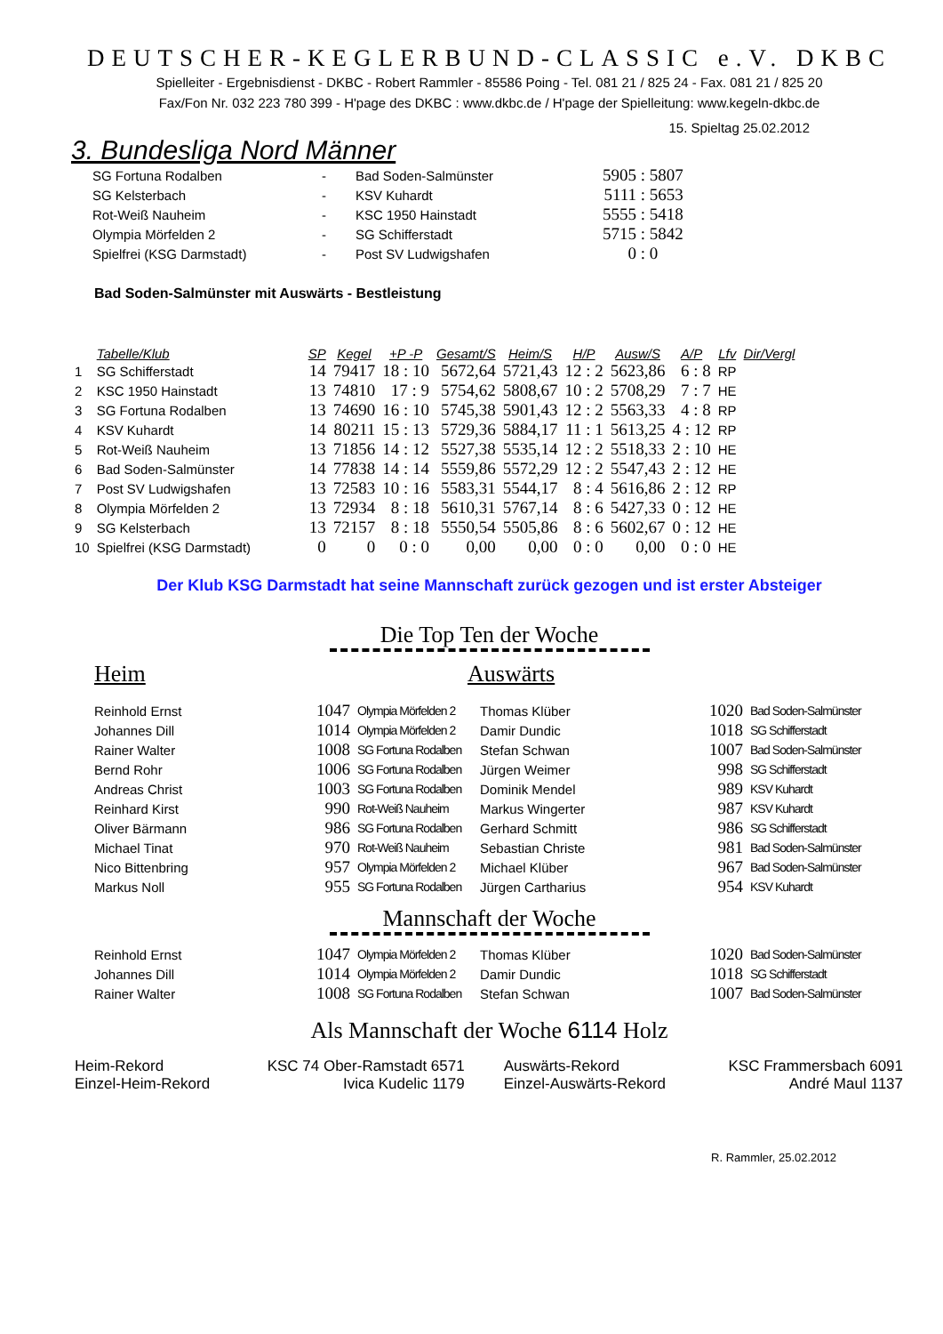DEUTSCHER-KEGLERBUND-CLASSIC e.V. DKBC
Spielleiter - Ergebnisdienst - DKBC - Robert Rammler - 85586 Poing - Tel. 081 21 / 825 24 - Fax. 081 21 / 825 20
Fax/Fon Nr. 032 223 780 399 - H'page des DKBC : www.dkbc.de / H'page der Spielleitung: www.kegeln-dkbc.de
15. Spieltag 25.02.2012
3. Bundesliga Nord Männer
| SG Fortuna Rodalben | - | Bad Soden-Salmünster | 5905 : 5807 |
| SG Kelsterbach | - | KSV Kuhardt | 5111 : 5653 |
| Rot-Weiß Nauheim | - | KSC 1950 Hainstadt | 5555 : 5418 |
| Olympia Mörfelden 2 | - | SG Schifferstadt | 5715 : 5842 |
| Spielfrei (KSG Darmstadt) | - | Post SV Ludwigshafen | 0 : 0 |
Bad Soden-Salmünster mit Auswärts - Bestleistung
| | Tabelle/Klub | SP | Kegel | +P -P | Gesamt/S | Heim/S | H/P | Ausw/S | A/P | Lfv | Dir/Vergl |
| --- | --- | --- | --- | --- | --- | --- | --- | --- | --- | --- | --- |
| 1 | SG Schifferstadt | 14 | 79417 | 18 : 10 | 5672,64 | 5721,43 | 12 : 2 | 5623,86 | 6 : 8 | RP | |
| 2 | KSC 1950 Hainstadt | 13 | 74810 | 17 : 9 | 5754,62 | 5808,67 | 10 : 2 | 5708,29 | 7 : 7 | HE | |
| 3 | SG Fortuna Rodalben | 13 | 74690 | 16 : 10 | 5745,38 | 5901,43 | 12 : 2 | 5563,33 | 4 : 8 | RP | |
| 4 | KSV Kuhardt | 14 | 80211 | 15 : 13 | 5729,36 | 5884,17 | 11 : 1 | 5613,25 | 4 : 12 | RP | |
| 5 | Rot-Weiß Nauheim | 13 | 71856 | 14 : 12 | 5527,38 | 5535,14 | 12 : 2 | 5518,33 | 2 : 10 | HE | |
| 6 | Bad Soden-Salmünster | 14 | 77838 | 14 : 14 | 5559,86 | 5572,29 | 12 : 2 | 5547,43 | 2 : 12 | HE | |
| 7 | Post SV Ludwigshafen | 13 | 72583 | 10 : 16 | 5583,31 | 5544,17 | 8 : 4 | 5616,86 | 2 : 12 | RP | |
| 8 | Olympia Mörfelden 2 | 13 | 72934 | 8 : 18 | 5610,31 | 5767,14 | 8 : 6 | 5427,33 | 0 : 12 | HE | |
| 9 | SG Kelsterbach | 13 | 72157 | 8 : 18 | 5550,54 | 5505,86 | 8 : 6 | 5602,67 | 0 : 12 | HE | |
| 10 | Spielfrei (KSG Darmstadt) | 0 | 0 | 0 : 0 | 0,00 | 0,00 | 0 : 0 | 0,00 | 0 : 0 | HE | |
Der Klub KSG Darmstadt hat seine Mannschaft zurück gezogen und ist erster Absteiger
Die Top Ten der Woche
Heim Auswärts
| Reinhold Ernst | 1047 | Olympia Mörfelden 2 | Thomas Klüber | 1020 | Bad Soden-Salmünster |
| Johannes Dill | 1014 | Olympia Mörfelden 2 | Damir Dundic | 1018 | SG Schifferstadt |
| Rainer Walter | 1008 | SG Fortuna Rodalben | Stefan Schwan | 1007 | Bad Soden-Salmünster |
| Bernd Rohr | 1006 | SG Fortuna Rodalben | Jürgen Weimer | 998 | SG Schifferstadt |
| Andreas Christ | 1003 | SG Fortuna Rodalben | Dominik Mendel | 989 | KSV Kuhardt |
| Reinhard Kirst | 990 | Rot-Weiß Nauheim | Markus Wingerter | 987 | KSV Kuhardt |
| Oliver Bärmann | 986 | SG Fortuna Rodalben | Gerhard Schmitt | 986 | SG Schifferstadt |
| Michael Tinat | 970 | Rot-Weiß Nauheim | Sebastian Christe | 981 | Bad Soden-Salmünster |
| Nico Bittenbring | 957 | Olympia Mörfelden 2 | Michael Klüber | 967 | Bad Soden-Salmünster |
| Markus Noll | 955 | SG Fortuna Rodalben | Jürgen Cartharius | 954 | KSV Kuhardt |
Mannschaft der Woche
| Reinhold Ernst | 1047 | Olympia Mörfelden 2 | Thomas Klüber | 1020 | Bad Soden-Salmünster |
| Johannes Dill | 1014 | Olympia Mörfelden 2 | Damir Dundic | 1018 | SG Schifferstadt |
| Rainer Walter | 1008 | SG Fortuna Rodalben | Stefan Schwan | 1007 | Bad Soden-Salmünster |
Als Mannschaft der Woche 6114 Holz
| Heim-Rekord | KSC 74 Ober-Ramstadt 6571 | Auswärts-Rekord | KSC Frammersbach 6091 |
| Einzel-Heim-Rekord | Ivica Kudelic 1179 | Einzel-Auswärts-Rekord | André Maul 1137 |
R. Rammler, 25.02.2012